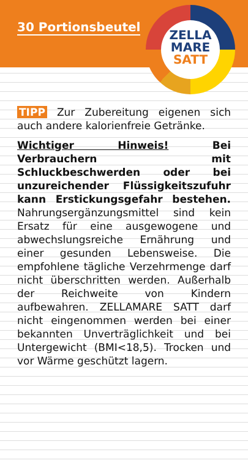30 Portionsbeutel
ZELLA
MARE
SATT
TIPP Zur Zubereitung eigenen sich auch andere kalorienfreie Getränke.
Wichtiger Hinweis! Bei Verbrauchern mit Schluckbeschwerden oder bei unzureichender Flüssigkeitszufuhr kann Erstickungsgefahr bestehen. Nahrungsergänzungsmittel sind kein Ersatz für eine ausgewogene und abwechslungsreiche Ernährung und einer gesunden Lebensweise. Die empfohlene tägliche Verzehrmenge darf nicht überschritten werden. Außerhalb der Reichweite von Kindern aufbewahren. ZELLAMARE SATT darf nicht eingenommen werden bei einer bekannten Unverträglichkeit und bei Untergewicht (BMI<18,5). Trocken und vor Wärme geschützt lagern.